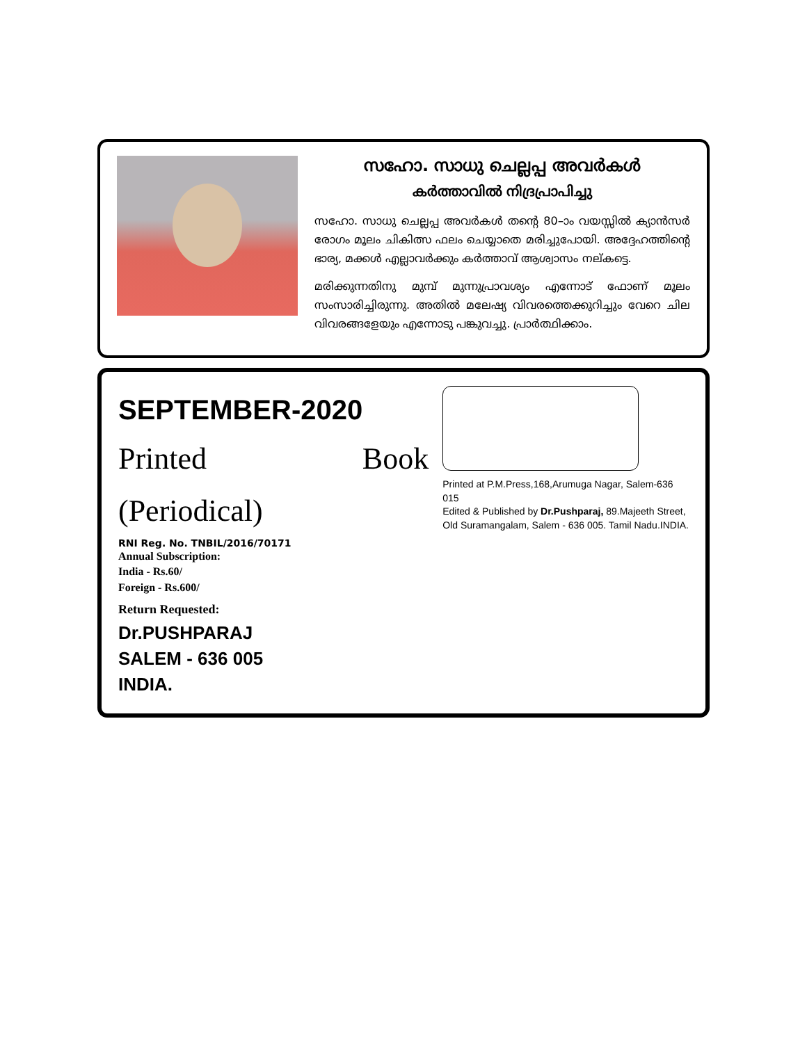സഹോ. സാധു ചെല്ലപ്പ അവർകൾ
കർത്താവിൽ നിദ്രപ്രാപിച്ചു
സഹോ. സാധു ചെല്ലപ്പ അവർകൾ തന്റെ 80–ാം വയസ്സിൽ ക്യാൻസർ രോഗം മൂലം ചികിത്സ ഫലം ചെയ്യാതെ മരിച്ചുപോയി. അദ്ദേഹത്തിന്റെ ഭാര്യ, മക്കൾ എല്ലാവർക്കും കർത്താവ് ആശ്വാസം നല്കട്ടെ.
മരിക്കുന്നതിനു മുമ്പ് മുന്നുപ്രാവശ്യം എന്നോട് ഫോണ് മൂലം സംസാരിച്ചിരുന്നു. അതിൽ മലേഷ്യ വിവരത്തെക്കുറിച്ചും വേറെ ചില വിവരങ്ങളേയും എന്നോടു പങ്കുവച്ചു. പ്രാർത്ഥിക്കാം.
SEPTEMBER-2020
Printed Book (Periodical)
RNI Reg. No. TNBIL/2016/70171
Annual Subscription:
India - Rs.60/
Foreign - Rs.600/
Return Requested:
Dr.PUSHPARAJ
SALEM - 636 005
INDIA.
Printed at P.M.Press,168,Arumuga Nagar, Salem-636 015
Edited & Published by Dr.Pushparaj, 89.Majeeth Street,
Old Suramangalam, Salem - 636 005. Tamil Nadu.INDIA.